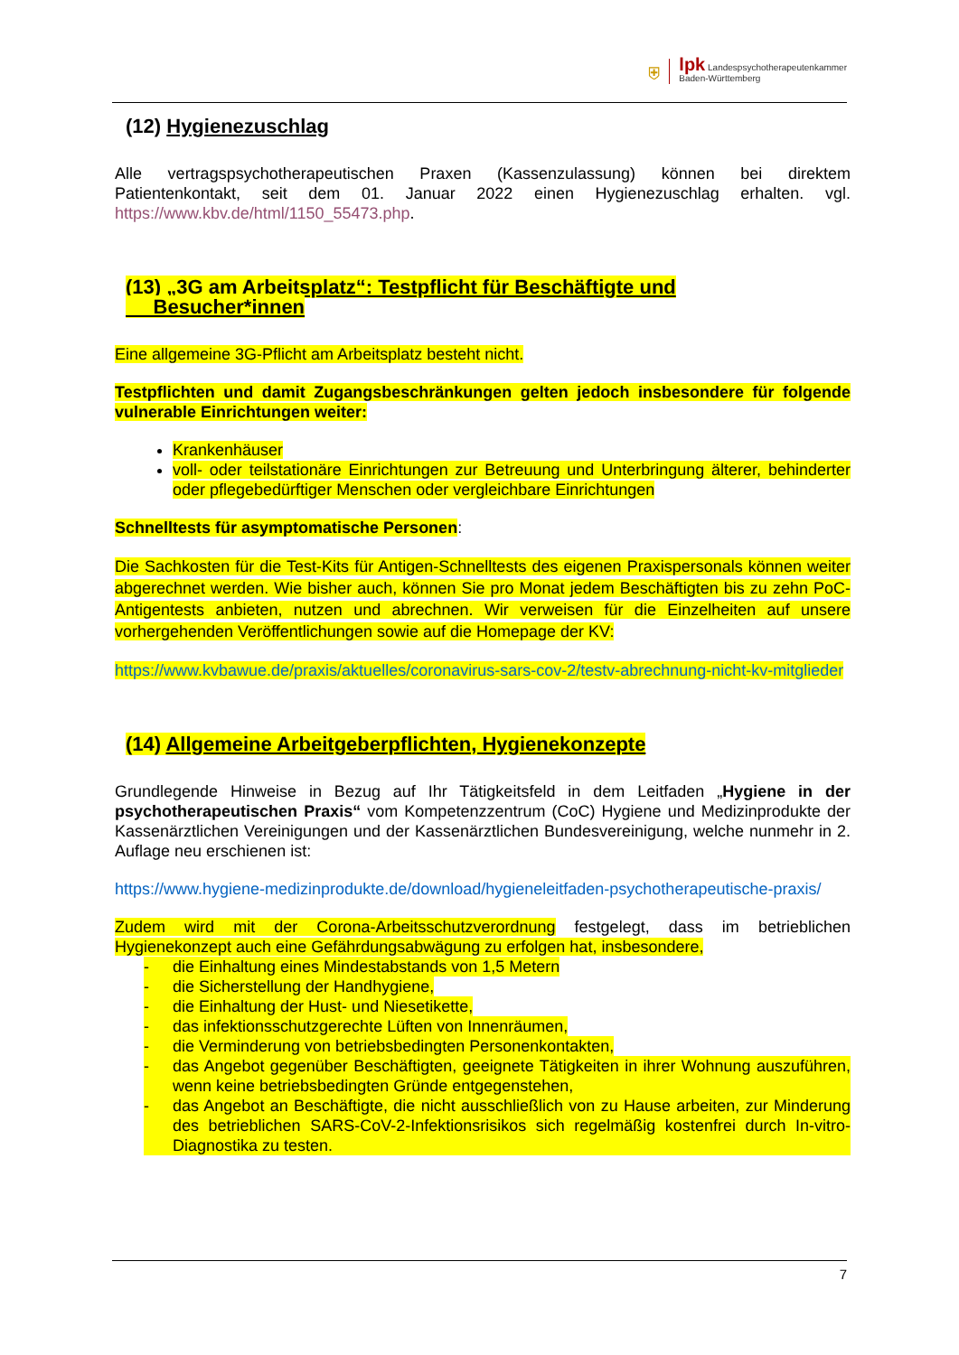⛨
lpk Landespsychotherapeutenkammer
Baden-Württemberg
(12) Hygienezuschlag
Alle vertragspsychotherapeutischen Praxen (Kassenzulassung) können bei direktem Patientenkontakt, seit dem 01. Januar 2022 einen Hygienezuschlag erhalten. vgl. https://www.kbv.de/html/1150_55473.php.
(13) „3G am Arbeitsplatz“: Testpflicht für Beschäftigte und
Besucher*innen
Eine allgemeine 3G-Pflicht am Arbeitsplatz besteht nicht.
Testpflichten und damit Zugangsbeschränkungen gelten jedoch insbesondere für folgende vulnerable Einrichtungen weiter:
Krankenhäuser
voll- oder teilstationäre Einrichtungen zur Betreuung und Unterbringung älterer, behinderter oder pflegebedürftiger Menschen oder vergleichbare Einrichtungen
Schnelltests für asymptomatische Personen:
Die Sachkosten für die Test-Kits für Antigen-Schnelltests des eigenen Praxispersonals können weiter abgerechnet werden. Wie bisher auch, können Sie pro Monat jedem Beschäftigten bis zu zehn PoC-Antigentests anbieten, nutzen und abrechnen. Wir verweisen für die Einzelheiten auf unsere vorhergehenden Veröffentlichungen sowie auf die Homepage der KV:
https://www.kvbawue.de/praxis/aktuelles/coronavirus-sars-cov-2/testv-abrechnung-nicht-kv-mitglieder
(14) Allgemeine Arbeitgeberpflichten, Hygienekonzepte
Grundlegende Hinweise in Bezug auf Ihr Tätigkeitsfeld in dem Leitfaden „Hygiene in der psychotherapeutischen Praxis“ vom Kompetenzzentrum (CoC) Hygiene und Medizinprodukte der Kassenärztlichen Vereinigungen und der Kassenärztlichen Bundesvereinigung, welche nunmehr in 2. Auflage neu erschienen ist:
https://www.hygiene-medizinprodukte.de/download/hygieneleitfaden-psychotherapeutische-praxis/
Zudem wird mit der Corona-Arbeitsschutzverordnung festgelegt, dass im betrieblichen Hygienekonzept auch eine Gefährdungsabwägung zu erfolgen hat, insbesondere,
- die Einhaltung eines Mindestabstands von 1,5 Metern
- die Sicherstellung der Handhygiene,
- die Einhaltung der Hust- und Niesetikette,
- das infektionsschutzgerechte Lüften von Innenräumen,
- die Verminderung von betriebsbedingten Personenkontakten,
- das Angebot gegenüber Beschäftigten, geeignete Tätigkeiten in ihrer Wohnung auszuführen, wenn keine betriebsbedingten Gründe entgegenstehen,
- das Angebot an Beschäftigte, die nicht ausschließlich von zu Hause arbeiten, zur Minderung des betrieblichen SARS-CoV-2-Infektionsrisikos sich regelmäßig kostenfrei durch In-vitro-Diagnostika zu testen.
7